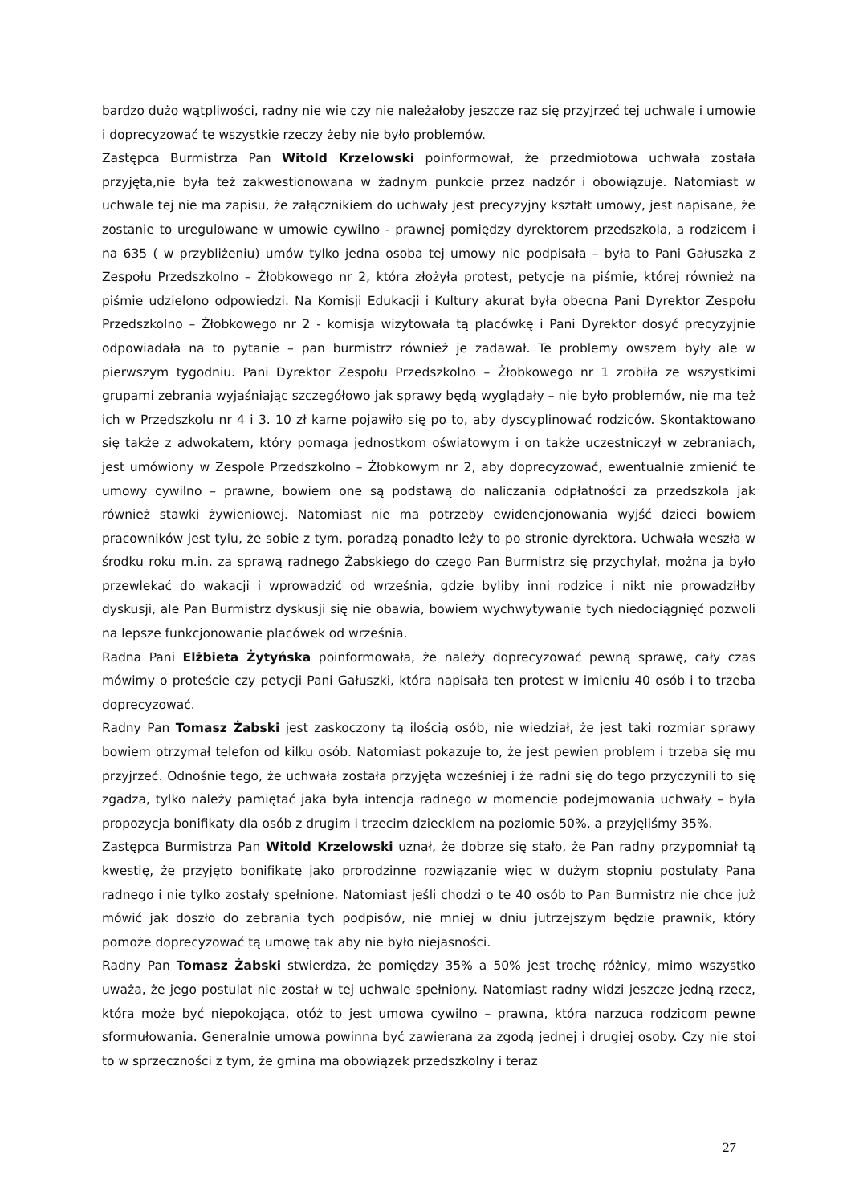bardzo dużo wątpliwości, radny nie wie czy nie należałoby jeszcze raz się przyjrzeć tej uchwale i umowie i doprecyzować te wszystkie rzeczy żeby nie było problemów.
Zastępca Burmistrza Pan Witold Krzelowski poinformował, że przedmiotowa uchwała została przyjęta,nie była też zakwestionowana w żadnym punkcie przez nadzór i obowiązuje. Natomiast w uchwale tej nie ma zapisu, że załącznikiem do uchwały jest precyzyjny kształt umowy, jest napisane, że zostanie to uregulowane w umowie cywilno - prawnej pomiędzy dyrektorem przedszkola, a rodzicem i na 635 ( w przybliżeniu) umów tylko jedna osoba tej umowy nie podpisała – była to Pani Gałuszka z Zespołu Przedszkolno – Żłobkowego nr 2, która złożyła protest, petycje na piśmie, której również na piśmie udzielono odpowiedzi. Na Komisji Edukacji i Kultury akurat była obecna Pani Dyrektor Zespołu Przedszkolno – Żłobkowego nr 2 - komisja wizytowała tą placówkę i Pani Dyrektor dosyć precyzyjnie odpowiadała na to pytanie – pan burmistrz również je zadawał. Te problemy owszem były ale w pierwszym tygodniu. Pani Dyrektor Zespołu Przedszkolno – Żłobkowego nr 1 zrobiła ze wszystkimi grupami zebrania wyjaśniając szczegółowo jak sprawy będą wyglądały – nie było problemów, nie ma też ich w Przedszkolu nr 4 i 3. 10 zł karne pojawiło się po to, aby dyscyplinować rodziców. Skontaktowano się także z adwokatem, który pomaga jednostkom oświatowym i on także uczestniczył w zebraniach, jest umówiony w Zespole Przedszkolno – Żłobkowym nr 2, aby doprecyzować, ewentualnie zmienić te umowy cywilno – prawne, bowiem one są podstawą do naliczania odpłatności za przedszkola jak również stawki żywieniowej. Natomiast nie ma potrzeby ewidencjonowania wyjść dzieci bowiem pracowników jest tylu, że sobie z tym, poradzą ponadto leży to po stronie dyrektora. Uchwała weszła w środku roku m.in. za sprawą radnego Żabskiego do czego Pan Burmistrz się przychylał, można ja było przewlekać do wakacji i wprowadzić od września, gdzie byliby inni rodzice i nikt nie prowadziłby dyskusji, ale Pan Burmistrz dyskusji się nie obawia, bowiem wychwytywanie tych niedociągnięć pozwoli na lepsze funkcjonowanie placówek od września.
Radna Pani Elżbieta Żytyńska poinformowała, że należy doprecyzować pewną sprawę, cały czas mówimy o proteście czy petycji Pani Gałuszki, która napisała ten protest w imieniu 40 osób i to trzeba doprecyzować.
Radny Pan Tomasz Żabski jest zaskoczony tą ilością osób, nie wiedział, że jest taki rozmiar sprawy bowiem otrzymał telefon od kilku osób. Natomiast pokazuje to, że jest pewien problem i trzeba się mu przyjrzeć. Odnośnie tego, że uchwała została przyjęta wcześniej i że radni się do tego przyczynili to się zgadza, tylko należy pamiętać jaka była intencja radnego w momencie podejmowania uchwały – była propozycja bonifikaty dla osób z drugim i trzecim dzieckiem na poziomie 50%, a przyjęliśmy 35%.
Zastępca Burmistrza Pan Witold Krzelowski uznał, że dobrze się stało, że Pan radny przypomniał tą kwestię, że przyjęto bonifikatę jako prorodzinne rozwiązanie więc w dużym stopniu postulaty Pana radnego i nie tylko zostały spełnione. Natomiast jeśli chodzi o te 40 osób to Pan Burmistrz nie chce już mówić jak doszło do zebrania tych podpisów, nie mniej w dniu jutrzejszym będzie prawnik, który pomoże doprecyzować tą umowę tak aby nie było niejasności.
Radny Pan Tomasz Żabski stwierdza, że pomiędzy 35% a 50% jest trochę różnicy, mimo wszystko uważa, że jego postulat nie został w tej uchwale spełniony. Natomiast radny widzi jeszcze jedną rzecz, która może być niepokojąca, otóż to jest umowa cywilno – prawna, która narzuca rodzicom pewne sformułowania. Generalnie umowa powinna być zawierana za zgodą jednej i drugiej osoby. Czy nie stoi to w sprzeczności z tym, że gmina ma obowiązek przedszkolny i teraz
27